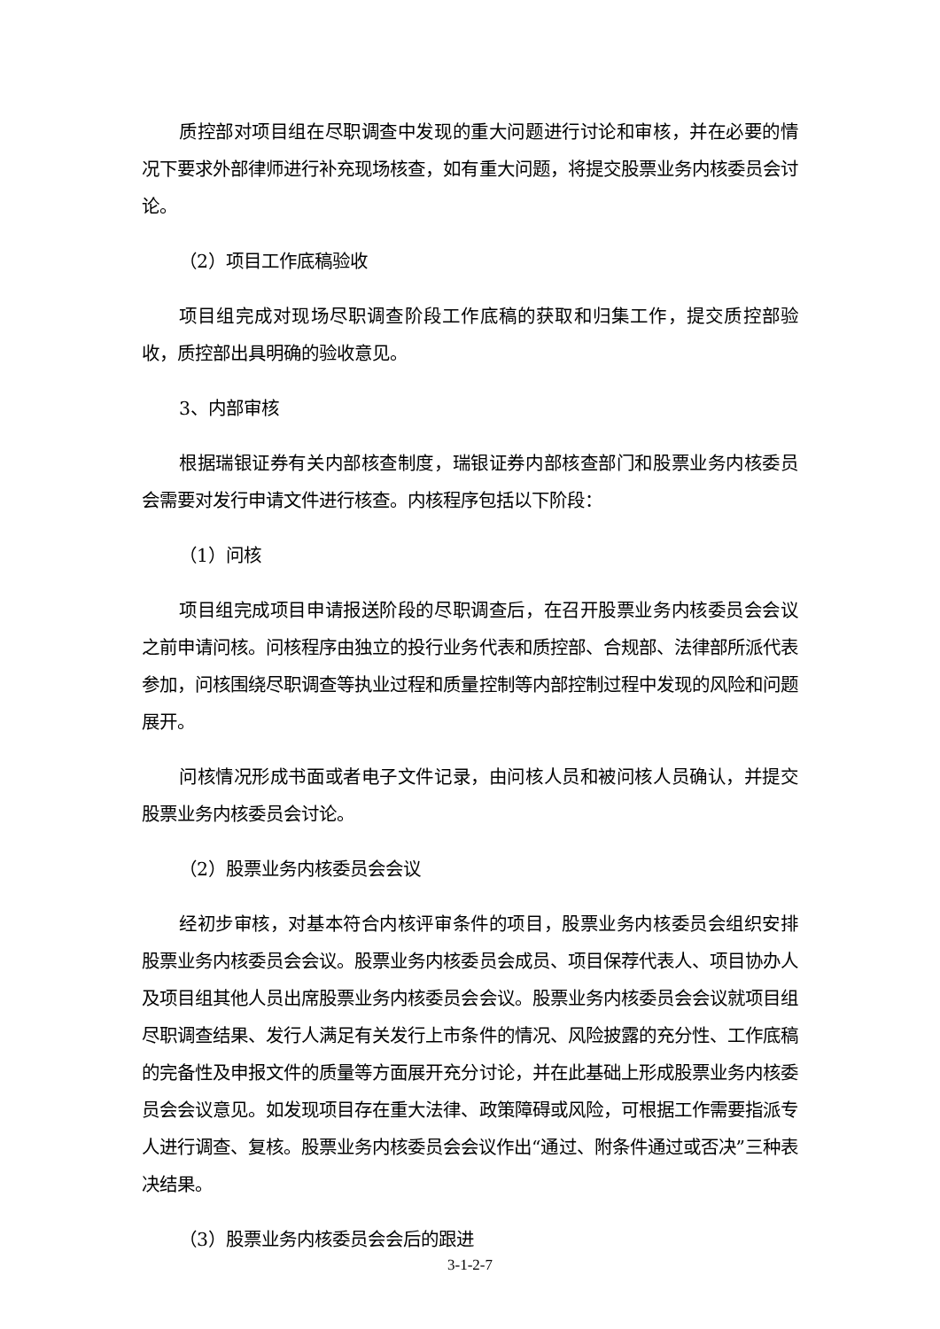质控部对项目组在尽职调查中发现的重大问题进行讨论和审核，并在必要的情况下要求外部律师进行补充现场核查，如有重大问题，将提交股票业务内核委员会讨论。
（2）项目工作底稿验收
项目组完成对现场尽职调查阶段工作底稿的获取和归集工作，提交质控部验收，质控部出具明确的验收意见。
3、内部审核
根据瑞银证券有关内部核查制度，瑞银证券内部核查部门和股票业务内核委员会需要对发行申请文件进行核查。内核程序包括以下阶段：
（1）问核
项目组完成项目申请报送阶段的尽职调查后，在召开股票业务内核委员会会议之前申请问核。问核程序由独立的投行业务代表和质控部、合规部、法律部所派代表参加，问核围绕尽职调查等执业过程和质量控制等内部控制过程中发现的风险和问题展开。
问核情况形成书面或者电子文件记录，由问核人员和被问核人员确认，并提交股票业务内核委员会讨论。
（2）股票业务内核委员会会议
经初步审核，对基本符合内核评审条件的项目，股票业务内核委员会组织安排股票业务内核委员会会议。股票业务内核委员会成员、项目保荐代表人、项目协办人及项目组其他人员出席股票业务内核委员会会议。股票业务内核委员会会议就项目组尽职调查结果、发行人满足有关发行上市条件的情况、风险披露的充分性、工作底稿的完备性及申报文件的质量等方面展开充分讨论，并在此基础上形成股票业务内核委员会会议意见。如发现项目存在重大法律、政策障碍或风险，可根据工作需要指派专人进行调查、复核。股票业务内核委员会会议作出“通过、附条件通过或否决”三种表决结果。
（3）股票业务内核委员会会后的跟进
3-1-2-7